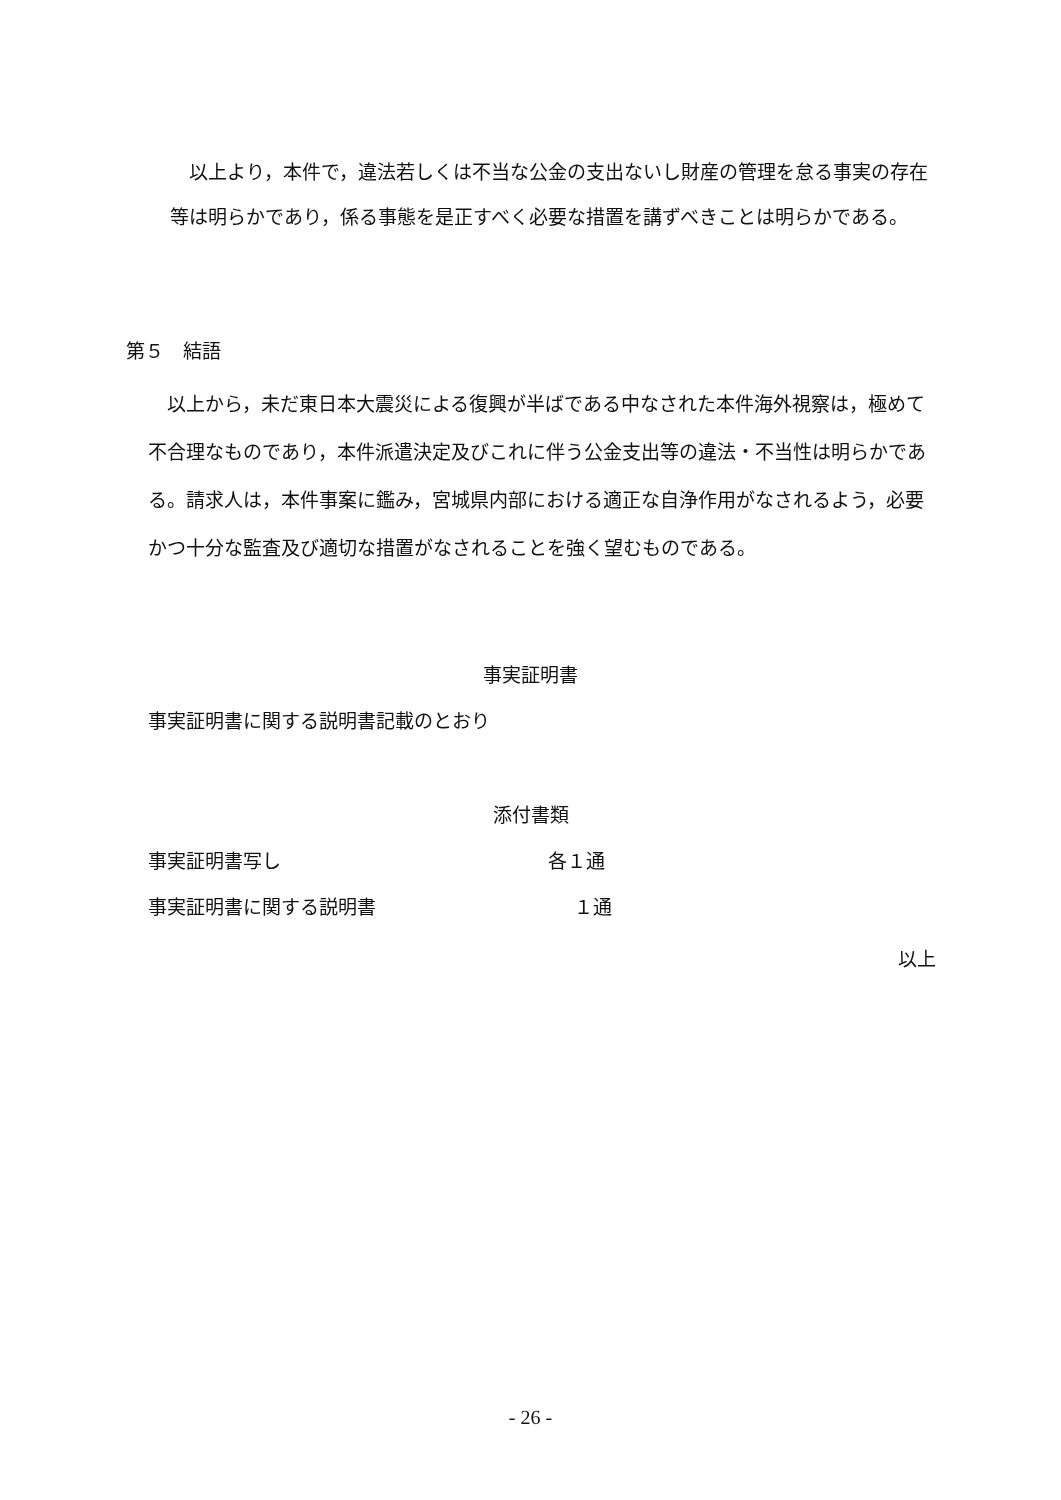以上より，本件で，違法若しくは不当な公金の支出ないし財産の管理を怠る事実の存在等は明らかであり，係る事態を是正すべく必要な措置を講ずべきことは明らかである。
第５　結語
　以上から，未だ東日本大震災による復興が半ばである中なされた本件海外視察は，極めて不合理なものであり，本件派遣決定及びこれに伴う公金支出等の違法・不当性は明らかである。請求人は，本件事案に鑑み，宮城県内部における適正な自浄作用がなされるよう，必要かつ十分な監査及び適切な措置がなされることを強く望むものである。
事実証明書
事実証明書に関する説明書記載のとおり
添付書類
事実証明書写し 各１通
事実証明書に関する説明書 １通
以上
- 26 -